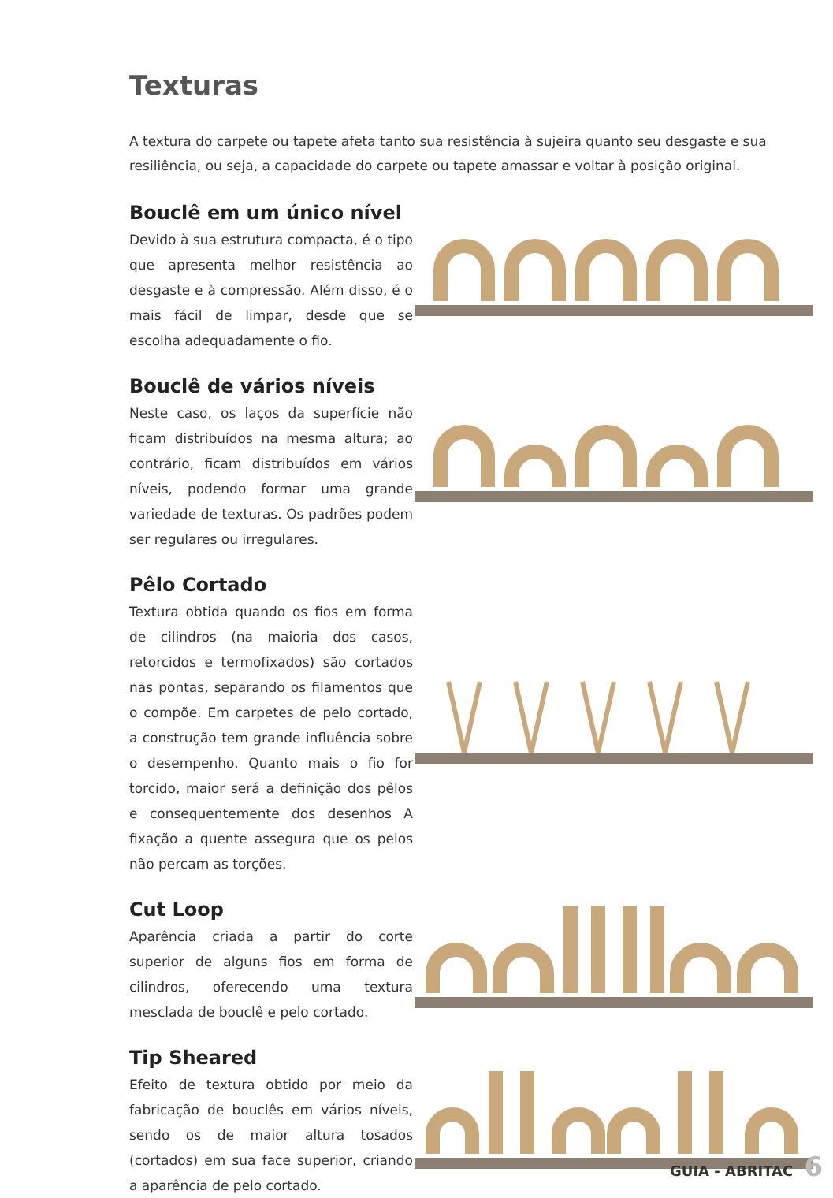Texturas
A textura do carpete ou tapete afeta tanto sua resistência à sujeira quanto seu desgaste e sua resiliência, ou seja, a capacidade do carpete ou tapete amassar e voltar à posição original.
Bouclê em um único nível
Devido à sua estrutura compacta, é o tipo que apresenta melhor resistência ao desgaste e à compressão. Além disso, é o mais fácil de limpar, desde que se escolha adequadamente o fio.
Bouclê de vários níveis
Neste caso, os laços da superfície não ficam distribuídos na mesma altura; ao contrário, ficam distribuídos em vários níveis, podendo formar uma grande variedade de texturas. Os padrões podem ser regulares ou irregulares.
Pêlo Cortado
Textura obtida quando os fios em forma de cilindros (na maioria dos casos, retorcidos e termofixados) são cortados nas pontas, separando os filamentos que o compõe. Em carpetes de pelo cortado, a construção tem grande influência sobre o desempenho. Quanto mais o fio for torcido, maior será a definição dos pêlos e consequentemente dos desenhos A fixação a quente assegura que os pelos não percam as torções.
Cut Loop
Aparência criada a partir do corte superior de alguns fios em forma de cilindros, oferecendo uma textura mesclada de bouclê e pelo cortado.
Tip Sheared
Efeito de textura obtido por meio da fabricação de bouclês em vários níveis, sendo os de maior altura tosados (cortados) em sua face superior, criando a aparência de pelo cortado.
GUIA - ABRITAC 6